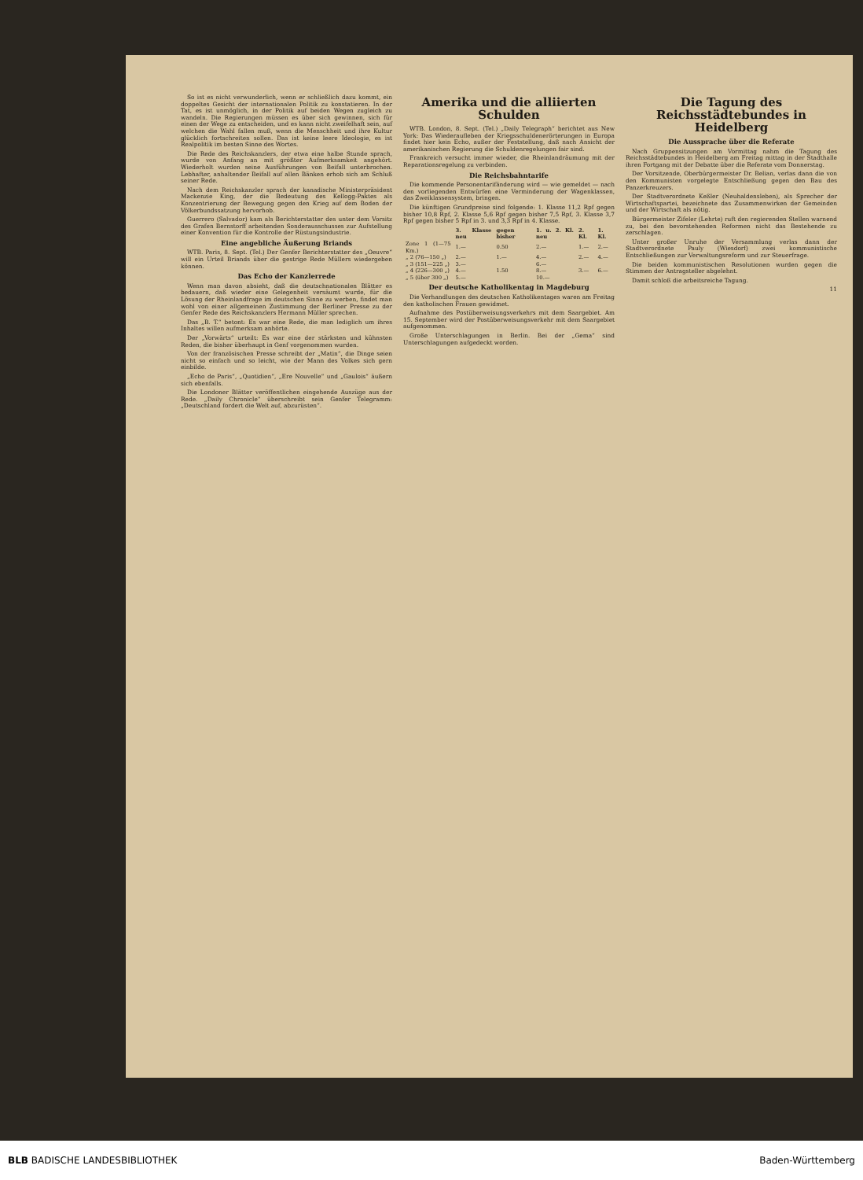So ist es nicht verwunderlich, wenn er schließlich dazu kommt, ein doppeltes Gesicht der internationalen Politik zu konstatieren. In der Tat, es ist unmöglich, in der Politik auf beiden Wegen zugleich zu wandeln. Die Regierungen müssen es über sich gewinnen, sich für einen der Wege zu entscheiden, und es kann nicht zweifelhaft sein, auf welchen die Wahl fallen muß, wenn die Menschheit und ihre Kultur glücklich fortschreiten sollen. Das ist keine leere Ideologie, es ist Realpolitik im besten Sinne des Wortes.
Die Rede des Reichskanzlers, der etwa eine halbe Stunde sprach, wurde von Anfang an mit größter Aufmerksamkeit angehört. Wiederholt wurden seine Ausführungen von Beifall unterbrochen. Lebhafter, anhaltender Beifall auf allen Bänken erhob sich am Schluß seiner Rede.
Nach dem Reichskanzler sprach der kanadische Ministerpräsident Mackenzie King, der die Bedeutung des Kellogg-Paktes als Konzentrierung der Bewegung gegen den Krieg auf dem Boden der Völkerbundssatzung hervorhob.
Guerrero (Salvador) kam als Berichterstatter des unter dem Vorsitz des Grafen Bernstorff arbeitenden Sonderausschusses zur Aufstellung einer Konvention für die Kontrolle der Rüstungsindustrie.
Eine angebliche Äußerung Briands
WTB. Paris, 8. Sept. (Tel.) Der Genfer Berichterstatter des „Oeuvre“ will ein Urteil Briands über die gestrige Rede Müllers wiedergeben können.
Das Echo der Kanzlerrede
Wenn man davon absieht, daß die deutschnationalen Blätter es bedauern, daß wieder eine Gelegenheit versäumt wurde, für die Lösung der Rheinlandfrage im deutschen Sinne zu werben, findet man wohl von einer allgemeinen Zustimmung der Berliner Presse zu der Genfer Rede des Reichskanzlers Hermann Müller sprechen.
Das „B. T.“ betont: Es war eine Rede, die man lediglich um ihres Inhaltes willen aufmerksam anhörte.
Der „Vorwärts“ urteilt: Es war eine der stärksten und kühnsten Reden, die bisher überhaupt in Genf vorgenommen wurden.
Von der französischen Presse schreibt der „Matin“, die Dinge seien nicht so einfach und so leicht, wie der Mann des Volkes sich gern einbilde.
„Echo de Paris“, „Quotidien“, „Ere Nouvelle“ und „Gaulois“ äußern sich ebenfalls.
Die Londoner Blätter veröffentlichen eingehende Auszüge aus der Rede. „Daily Chronicle“ überschreibt sein Genfer Telegramm: „Deutschland fordert die Welt auf, abzurüsten“.
Amerika und die alliierten Schulden
WTB. London, 8. Sept. (Tel.) „Daily Telegraph“ berichtet aus New York: Das Wiederaufleben der Kriegsschuldenerörterungen in Europa findet hier kein Echo, außer der Feststellung, daß nach Ansicht der amerikanischen Regierung die Schuldenregelungen fair sind.
Frankreich versucht immer wieder, die Rheinlandräumung mit der Reparationsregelung zu verbinden.
Die Reichsbahntarife
Die kommende Personentarifänderung wird — wie gemeldet — nach den vorliegenden Entwürfen eine Verminderung der Wagenklassen, das Zweiklassensystem, bringen.
Die künftigen Grundpreise sind folgende: 1. Klasse 11,2 Rpf gegen bisher 10,8 Rpf, 2. Klasse 5,6 Rpf gegen bisher 7,5 Rpf, 3. Klasse 3,7 Rpf gegen bisher 5 Rpf in 3. und 3,3 Rpf in 4. Klasse.
| | 3. Klasse neu | gegen bisher | 1. u. 2. Kl. neu | 2. Kl. | 1. Kl. |
| --- | --- | --- | --- | --- | --- |
| Zone 1 (1—75 Km.) | 1.— | 0.50 | 2.— | 1.— | 2.— |
| „ 2 (76—150 „) | 2.— | 1.— | 4.— | 2.— | 4.— |
| „ 3 (151—225 „) | 3.— | 1.50 | 6.— | 3.— | 6.— |
| „ 4 (226—300 „) | 4.— | | 8.— | | |
| „ 5 (über 300 „) | 5.— | | 10.— | | |
Der deutsche Katholikentag in Magdeburg
Die Verhandlungen des deutschen Katholikentages waren am Freitag den katholischen Frauen gewidmet.
Aufnahme des Postüberweisungsverkehrs mit dem Saargebiet. Am 15. September wird der Postüberweisungsverkehr mit dem Saargebiet aufgenommen.
Große Unterschlagungen in Berlin. Bei der „Gema“ sind Unterschlagungen aufgedeckt worden.
Die Tagung des Reichsstädtebundes in Heidelberg
Die Aussprache über die Referate
Nach Gruppensitzungen am Vormittag nahm die Tagung des Reichsstädtebundes in Heidelberg am Freitag mittag in der Stadthalle ihren Fortgang mit der Debatte über die Referate vom Donnerstag.
Der Vorsitzende, Oberbürgermeister Dr. Belian, verlas dann die von den Kommunisten vorgelegte Entschließung gegen den Bau des Panzerkreuzers.
Der Stadtverordnete Keßler (Neuhaldensleben), als Sprecher der Wirtschaftspartei, bezeichnete das Zusammenwirken der Gemeinden und der Wirtschaft als nötig.
Bürgermeister Zifeler (Lehrte) ruft den regierenden Stellen warnend zu, bei den bevorstehenden Reformen nicht das Bestehende zu zerschlagen.
Unter großer Unruhe der Versammlung verlas dann der Stadtverordnete Pauly (Wiesdorf) zwei kommunistische Entschließungen zur Verwaltungsreform und zur Steuerfrage.
Die beiden kommunistischen Resolutionen wurden gegen die Stimmen der Antragsteller abgelehnt.
Damit schloß die arbeitsreiche Tagung.
11
BLB BADISCHE LANDESBIBLIOTHEK Baden-Württemberg